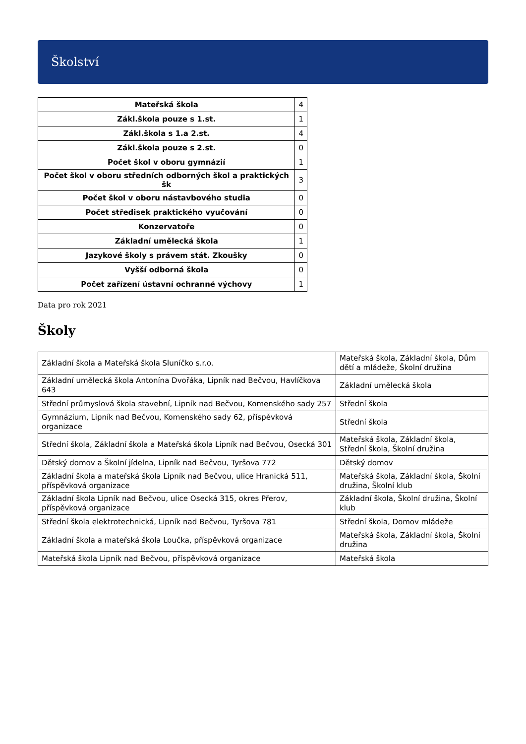Školství
| Mateřská škola | 4 |
| Zákl.škola pouze s 1.st. | 1 |
| Zákl.škola s 1.a 2.st. | 4 |
| Zákl.škola pouze s 2.st. | 0 |
| Počet škol v oboru gymnázií | 1 |
| Počet škol v oboru středních odborných škol a praktických šk | 3 |
| Počet škol v oboru nástavbového studia | 0 |
| Počet středisek praktického vyučování | 0 |
| Konzervatoře | 0 |
| Základní umělecká škola | 1 |
| Jazykové školy s právem stát. Zkoušky | 0 |
| Vyšší odborná škola | 0 |
| Počet zařízení ústavní ochranné výchovy | 1 |
Data pro rok 2021
Školy
| Základní škola a Mateřská škola Sluníčko s.r.o. | Mateřská škola, Základní škola, Dům dětí a mládeže, Školní družina |
| Základní umělecká škola Antonína Dvořáka, Lipník nad Bečvou, Havlíčkova 643 | Základní umělecká škola |
| Střední průmyslová škola stavební, Lipník nad Bečvou, Komenského sady 257 | Střední škola |
| Gymnázium, Lipník nad Bečvou, Komenského sady 62, příspěvková organizace | Střední škola |
| Střední škola, Základní škola a Mateřská škola Lipník nad Bečvou, Osecká 301 | Mateřská škola, Základní škola, Střední škola, Školní družina |
| Dětský domov a Školní jídelna, Lipník nad Bečvou, Tyršova 772 | Dětský domov |
| Základní škola a mateřská škola Lipník nad Bečvou, ulice Hranická 511, příspěvková organizace | Mateřská škola, Základní škola, Školní družina, Školní klub |
| Základní škola Lipník nad Bečvou, ulice Osecká 315, okres Přerov, příspěvková organizace | Základní škola, Školní družina, Školní klub |
| Střední škola elektrotechnická, Lipník nad Bečvou, Tyršova 781 | Střední škola, Domov mládeže |
| Základní škola a mateřská škola Loučka, příspěvková organizace | Mateřská škola, Základní škola, Školní družina |
| Mateřská škola Lipník nad Bečvou, příspěvková organizace | Mateřská škola |